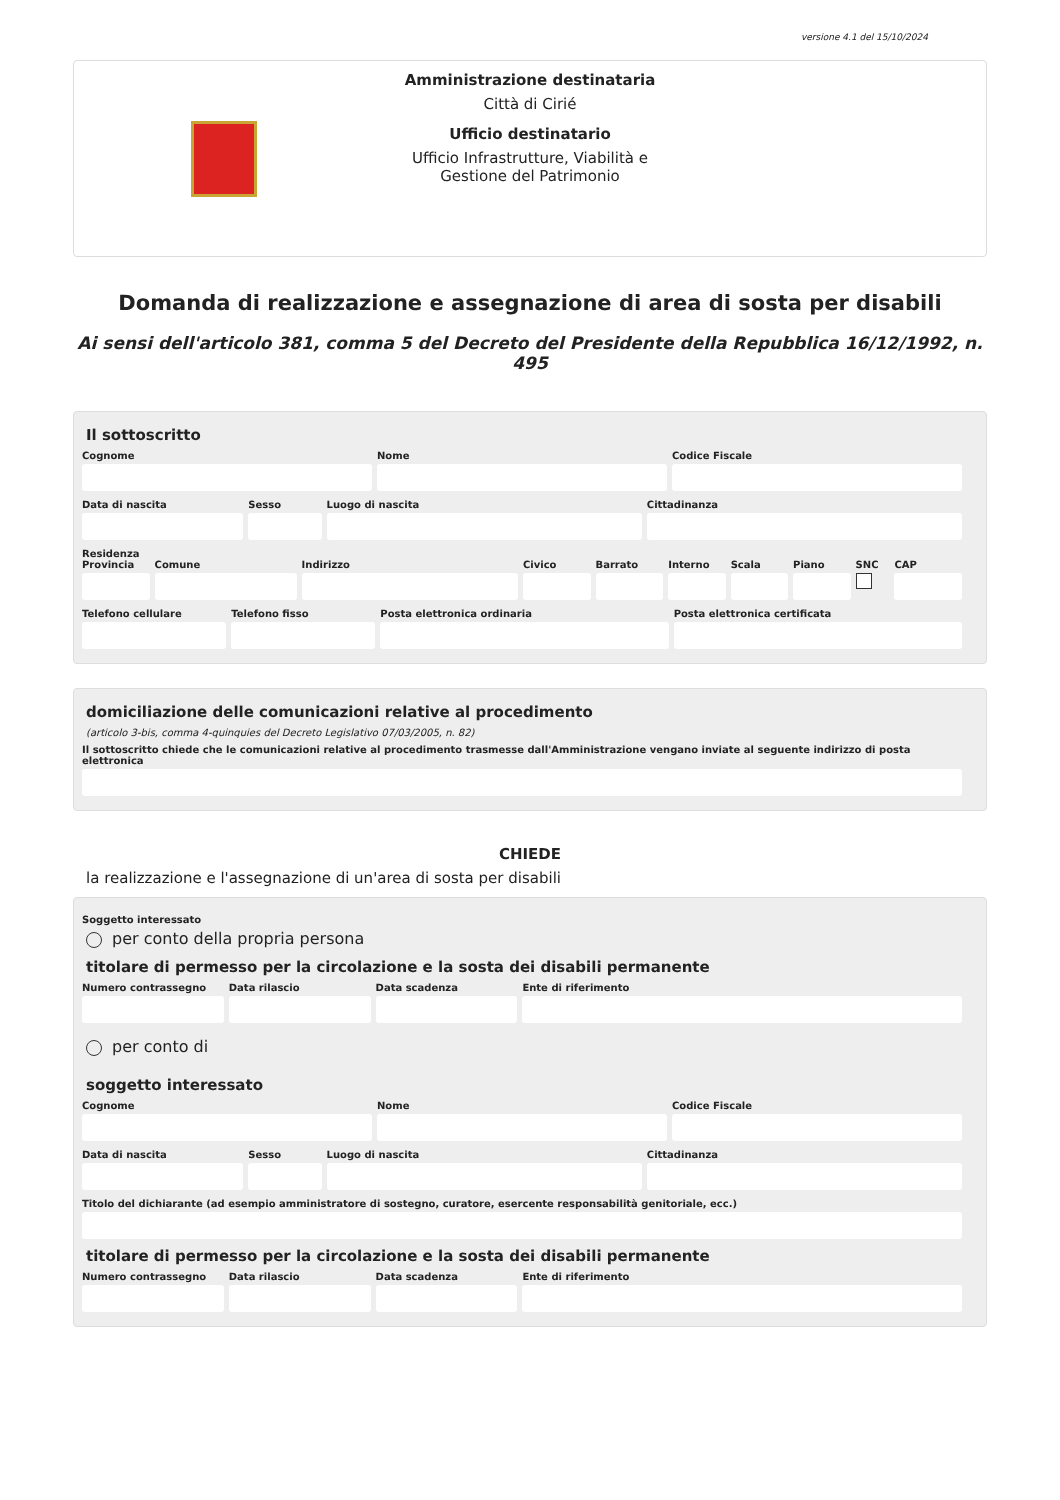versione 4.1 del 15/10/2024
Amministrazione destinataria
Città di Cirié
Ufficio destinatario
Ufficio Infrastrutture, Viabilità e
Gestione del Patrimonio
Domanda di realizzazione e assegnazione di area di sosta per disabili
Ai sensi dell'articolo 381, comma 5 del Decreto del Presidente della Repubblica 16/12/1992, n. 495
Il sottoscritto
Cognome Nome Codice Fiscale
Data di nascita Sesso Luogo di nascita Cittadinanza
Residenza
Provincia Comune Indirizzo Civico Barrato Interno Scala Piano SNC CAP
Telefono cellulare Telefono fisso Posta elettronica ordinaria Posta elettronica certificata
domiciliazione delle comunicazioni relative al procedimento
(articolo 3-bis, comma 4-quinquies del Decreto Legislativo 07/03/2005, n. 82)
Il sottoscritto chiede che le comunicazioni relative al procedimento trasmesse dall'Amministrazione vengano inviate al seguente indirizzo di posta elettronica
CHIEDE
la realizzazione e l'assegnazione di un'area di sosta per disabili
Soggetto interessato
per conto della propria persona
titolare di permesso per la circolazione e la sosta dei disabili permanente
Numero contrassegno Data rilascio Data scadenza Ente di riferimento
per conto di
soggetto interessato
Cognome Nome Codice Fiscale
Data di nascita Sesso Luogo di nascita Cittadinanza
Titolo del dichiarante (ad esempio amministratore di sostegno, curatore, esercente responsabilità genitoriale, ecc.)
titolare di permesso per la circolazione e la sosta dei disabili permanente
Numero contrassegno Data rilascio Data scadenza Ente di riferimento